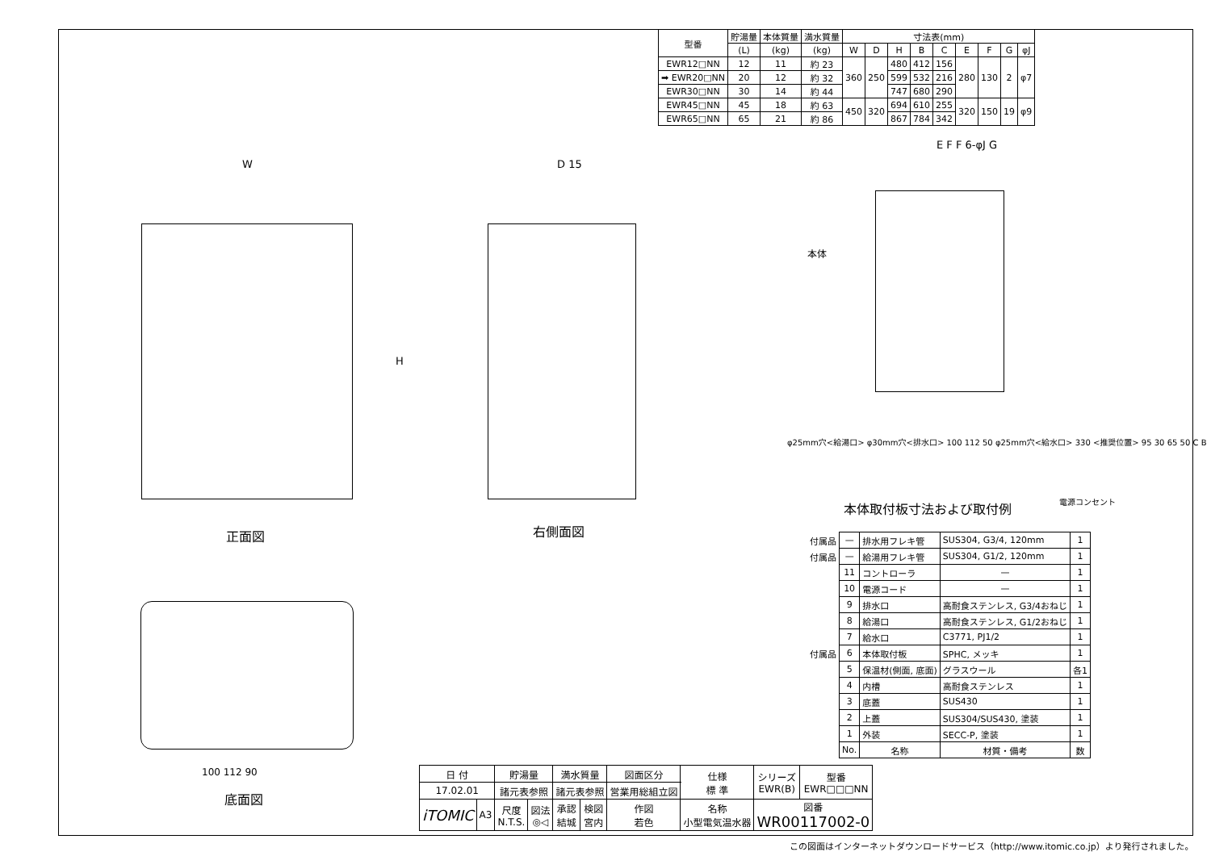| 型番 | 貯湯量 | 本体質量 | 満水質量 | 寸法表(mm) | | | | | | | | |
| --- | --- | --- | --- | --- | --- | --- | --- | --- | --- | --- | --- | --- |
| | (L) | (kg) | (kg) | W | D | H | B | C | E | F | G | φJ |
| EWR12□NN | 12 | 11 | 約 23 | 360 | 250 | 480 | 412 | 156 | 280 | 130 | 2 | φ7 |
| ➡ EWR20□NN | 20 | 12 | 約 32 | | | 599 | 532 | 216 | | | | |
| EWR30□NN | 30 | 14 | 約 44 | | | 747 | 680 | 290 | | | | |
| EWR45□NN | 45 | 18 | 約 63 | 450 | 320 | 694 | 610 | 255 | 320 | 150 | 19 | φ9 |
| EWR65□NN | 65 | 21 | 約 86 | | | 867 | 784 | 342 | | | | |
W D 15
H
E F F 6-φJ G
本体
φ25mm穴<給湯口> φ30mm穴<排水口> 100 112 50 φ25mm穴<給水口> 330 <推奨位置> 95 30 65 50 C B
正面図 右側面図
本体取付板寸法および取付例 電源コンセント
100 112 90
底面図
| 付属品 | — | 排水用フレキ管 | SUS304, G3/4, 120mm | 1 |
| 付属品 | — | 給湯用フレキ管 | SUS304, G1/2, 120mm | 1 |
| | 11 | コントローラ | — | 1 |
| | 10 | 電源コード | — | 1 |
| | 9 | 排水口 | 高耐食ステンレス, G3/4おねじ | 1 |
| | 8 | 給湯口 | 高耐食ステンレス, G1/2おねじ | 1 |
| | 7 | 給水口 | C3771, PJ1/2 | 1 |
| 付属品 | 6 | 本体取付板 | SPHC, メッキ | 1 |
| | 5 | 保温材(側面, 底面) | グラスウール | 各1 |
| | 4 | 内槽 | 高耐食ステンレス | 1 |
| | 3 | 底蓋 | SUS430 | 1 |
| | 2 | 上蓋 | SUS304/SUS430, 塗装 | 1 |
| | 1 | 外装 | SECC-P, 塗装 | 1 |
| | No. | 名称 | 材質・備考 | 数 |
| 日 付 | | 貯湯量 | | 満水質量 | | 図面区分 | 仕様 標 準 | シリーズ EWR(B) | 型番 EWR□□□NN |
| 17.02.01 | | 諸元表参照 | | 諸元表参照 | | 営業用総組立図 | | | |
| iTOMIC | A3 | 尺度 N.T.S. | 図法 ◎◁ | 承認 結城 | 検図 宮内 | 作図 若色 | 名称 小型電気温水器 | 図番 WR00117002-0 | |
この図面はインターネットダウンロードサービス（http://www.itomic.co.jp）より発行されました。